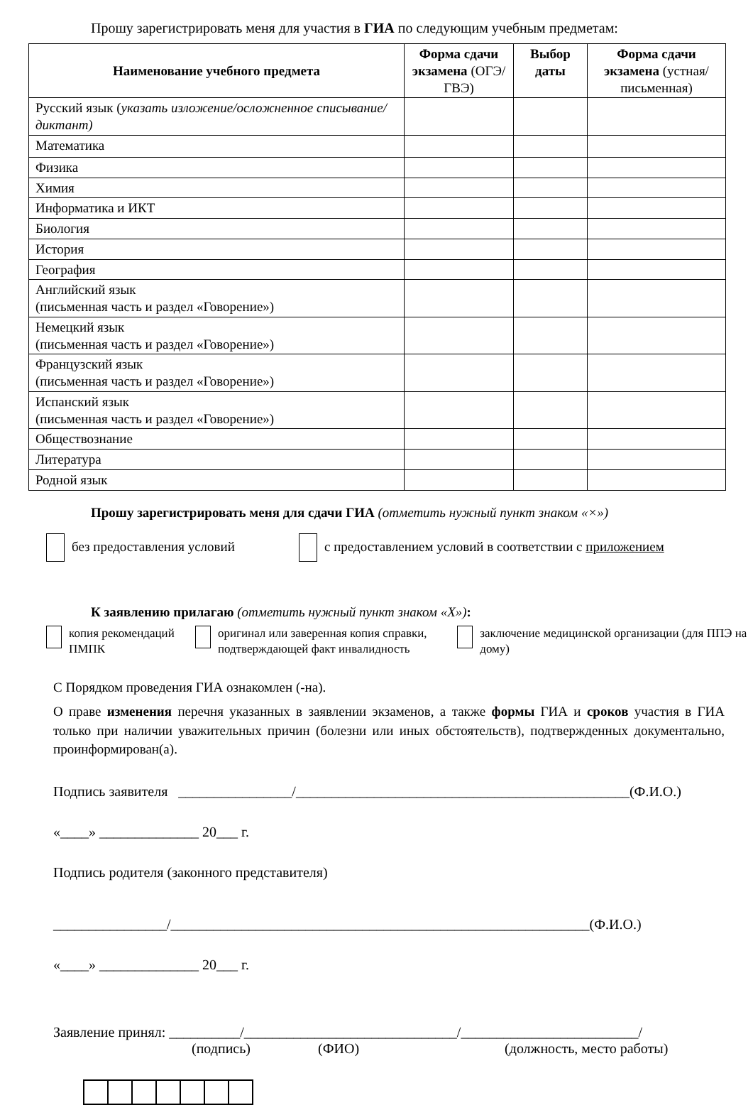Прошу зарегистрировать меня для участия в ГИА по следующим учебным предметам:
| Наименование учебного предмета | Форма сдачи экзамена (ОГЭ/ГВЭ) | Выбор даты | Форма сдачи экзамена (устная/ письменная) |
| --- | --- | --- | --- |
| Русский язык ( указать изложение/осложненное списывание/диктант) | | | |
| Математика | | | |
| Физика | | | |
| Химия | | | |
| Информатика и ИКТ | | | |
| Биология | | | |
| История | | | |
| География | | | |
| Английский язык (письменная часть и раздел «Говорение») | | | |
| Немецкий язык (письменная часть и раздел «Говорение») | | | |
| Французский язык (письменная часть и раздел «Говорение») | | | |
| Испанский язык (письменная часть и раздел «Говорение») | | | |
| Обществознание | | | |
| Литература | | | |
| Родной язык | | | |
Прошу зарегистрировать меня для сдачи ГИА (отметить нужный пункт знаком «×»)
без предоставления условий с предоставлением условий в соответствии с приложением
К заявлению прилагаю (отметить нужный пункт знаком «X»):
копия рекомендаций ПМПК оригинал или заверенная копия справки, подтверждающей факт инвалидность заключение медицинской организации (для ППЭ на дому)
С Порядком проведения ГИА ознакомлен (-на).
О праве изменения перечня указанных в заявлении экзаменов, а также формы ГИА и сроков участия в ГИА только при наличии уважительных причин (болезни или иных обстоятельств), подтвержденных документально, проинформирован(а).
Подпись заявителя ________________/_______________________________________________(Ф.И.О.)
«____» ______________ 20___ г.
Подпись родителя (законного представителя)
________________/___________________________________________________________(Ф.И.О.)
«____» ______________ 20___ г.
Заявление принял: __________/______________________________/_________________________/
(подпись) (ФИО) (должность, место работы)